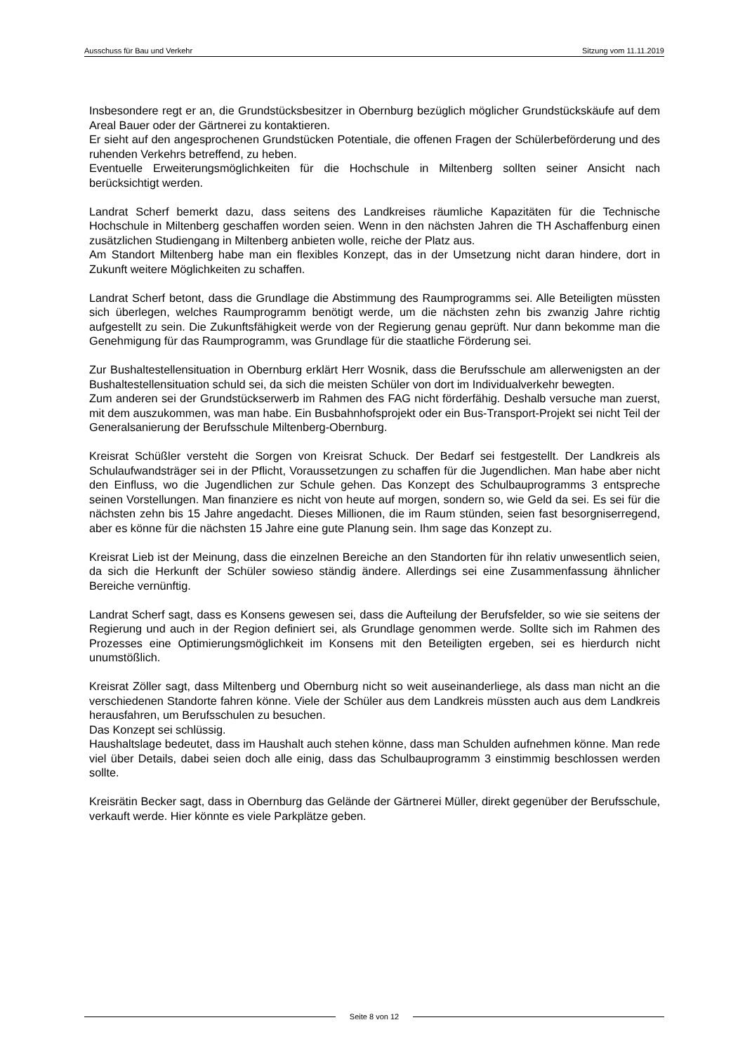Ausschuss für Bau und Verkehr Sitzung vom 11.11.2019
Insbesondere regt er an, die Grundstücksbesitzer in Obernburg bezüglich möglicher Grundstückskäufe auf dem Areal Bauer oder der Gärtnerei zu kontaktieren.
Er sieht auf den angesprochenen Grundstücken Potentiale, die offenen Fragen der Schülerbeförderung und des ruhenden Verkehrs betreffend, zu heben.
Eventuelle Erweiterungsmöglichkeiten für die Hochschule in Miltenberg sollten seiner Ansicht nach berücksichtigt werden.
Landrat Scherf bemerkt dazu, dass seitens des Landkreises räumliche Kapazitäten für die Technische Hochschule in Miltenberg geschaffen worden seien. Wenn in den nächsten Jahren die TH Aschaffenburg einen zusätzlichen Studiengang in Miltenberg anbieten wolle, reiche der Platz aus.
Am Standort Miltenberg habe man ein flexibles Konzept, das in der Umsetzung nicht daran hindere, dort in Zukunft weitere Möglichkeiten zu schaffen.
Landrat Scherf betont, dass die Grundlage die Abstimmung des Raumprogramms sei. Alle Beteiligten müssten sich überlegen, welches Raumprogramm benötigt werde, um die nächsten zehn bis zwanzig Jahre richtig aufgestellt zu sein. Die Zukunftsfähigkeit werde von der Regierung genau geprüft. Nur dann bekomme man die Genehmigung für das Raumprogramm, was Grundlage für die staatliche Förderung sei.
Zur Bushaltestellensituation in Obernburg erklärt Herr Wosnik, dass die Berufsschule am allerwenigsten an der Bushaltestellensituation schuld sei, da sich die meisten Schüler von dort im Individualverkehr bewegten.
Zum anderen sei der Grundstückserwerb im Rahmen des FAG nicht förderfähig. Deshalb versuche man zuerst, mit dem auszukommen, was man habe. Ein Busbahnhofsprojekt oder ein Bus-Transport-Projekt sei nicht Teil der Generalsanierung der Berufsschule Miltenberg-Obernburg.
Kreisrat Schüßler versteht die Sorgen von Kreisrat Schuck. Der Bedarf sei festgestellt. Der Landkreis als Schulaufwandsträger sei in der Pflicht, Voraussetzungen zu schaffen für die Jugendlichen. Man habe aber nicht den Einfluss, wo die Jugendlichen zur Schule gehen. Das Konzept des Schulbauprogramms 3 entspreche seinen Vorstellungen. Man finanziere es nicht von heute auf morgen, sondern so, wie Geld da sei. Es sei für die nächsten zehn bis 15 Jahre angedacht. Dieses Millionen, die im Raum stünden, seien fast besorgniserregend, aber es könne für die nächsten 15 Jahre eine gute Planung sein. Ihm sage das Konzept zu.
Kreisrat Lieb ist der Meinung, dass die einzelnen Bereiche an den Standorten für ihn relativ unwesentlich seien, da sich die Herkunft der Schüler sowieso ständig ändere. Allerdings sei eine Zusammenfassung ähnlicher Bereiche vernünftig.
Landrat Scherf sagt, dass es Konsens gewesen sei, dass die Aufteilung der Berufsfelder, so wie sie seitens der Regierung und auch in der Region definiert sei, als Grundlage genommen werde. Sollte sich im Rahmen des Prozesses eine Optimierungsmöglichkeit im Konsens mit den Beteiligten ergeben, sei es hierdurch nicht unumstößlich.
Kreisrat Zöller sagt, dass Miltenberg und Obernburg nicht so weit auseinanderliege, als dass man nicht an die verschiedenen Standorte fahren könne. Viele der Schüler aus dem Landkreis müssten auch aus dem Landkreis herausfahren, um Berufsschulen zu besuchen.
Das Konzept sei schlüssig.
Haushaltslage bedeutet, dass im Haushalt auch stehen könne, dass man Schulden aufnehmen könne. Man rede viel über Details, dabei seien doch alle einig, dass das Schulbauprogramm 3 einstimmig beschlossen werden sollte.
Kreisrätin Becker sagt, dass in Obernburg das Gelände der Gärtnerei Müller, direkt gegenüber der Berufsschule, verkauft werde. Hier könnte es viele Parkplätze geben.
Seite 8 von 12